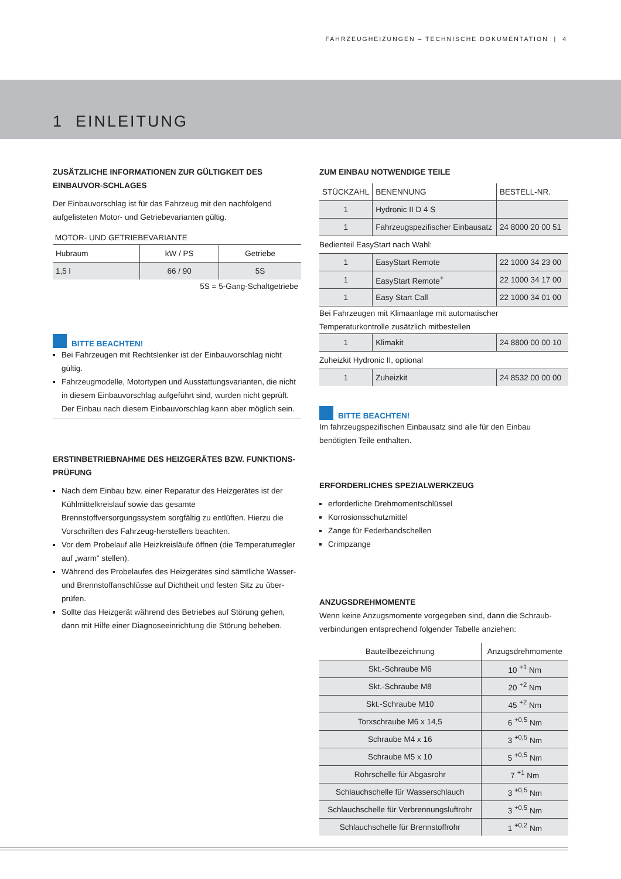FAHRZEUGHEIZUNGEN – TECHNISCHE DOKUMENTATION | 4
1 EINLEITUNG
ZUSÄTZLICHE INFORMATIONEN ZUR GÜLTIGKEIT DES EINBAUVOR-SCHLAGES
Der Einbauvorschlag ist für das Fahrzeug mit den nachfolgend aufgelisteten Motor- und Getriebevarianten gültig.
MOTOR- UND GETRIEBEVARIANTE
| Hubraum | kW / PS | Getriebe |
| 1,5 l | 66 / 90 | 5S |
5S = 5-Gang-Schaltgetriebe
BITTE BEACHTEN!
Bei Fahrzeugen mit Rechtslenker ist der Einbauvorschlag nicht gültig.
Fahrzeugmodelle, Motortypen und Ausstattungsvarianten, die nicht in diesem Einbauvorschlag aufgeführt sind, wurden nicht geprüft. Der Einbau nach diesem Einbauvorschlag kann aber möglich sein.
ERSTINBETRIEBNAHME DES HEIZGERÄTES BZW. FUNKTIONS-PRÜFUNG
Nach dem Einbau bzw. einer Reparatur des Heizgerätes ist der Kühlmittelkreislauf sowie das gesamte Brennstoffversorgungssystem sorgfältig zu entlüften. Hierzu die Vorschriften des Fahrzeug-herstellers beachten.
Vor dem Probelauf alle Heizkreisläufe öffnen (die Temperaturregler auf „warm“ stellen).
Während des Probelaufes des Heizgerätes sind sämtliche Wasser- und Brennstoffanschlüsse auf Dichtheit und festen Sitz zu über-prüfen.
Sollte das Heizgerät während des Betriebes auf Störung gehen, dann mit Hilfe einer Diagnoseeinrichtung die Störung beheben.
ZUM EINBAU NOTWENDIGE TEILE
| STÜCKZAHL | BENENNUNG | BESTELL-NR. |
| 1 | Hydronic II D 4 S | |
| 1 | Fahrzeugspezifischer Einbausatz | 24 8000 20 00 51 |
| Bedienteil EasyStart nach Wahl: | | |
| 1 | EasyStart Remote | 22 1000 34 23 00 |
| 1 | EasyStart Remote<sup>+</sup> | 22 1000 34 17 00 |
| 1 | Easy Start Call | 22 1000 34 01 00 |
| Bei Fahrzeugen mit Klimaanlage mit automatischer Temperaturkontrolle zusätzlich mitbestellen | | |
| 1 | Klimakit | 24 8800 00 00 10 |
| Zuheizkit Hydronic II, optional | | |
| 1 | Zuheizkit | 24 8532 00 00 00 |
BITTE BEACHTEN!
Im fahrzeugspezifischen Einbausatz sind alle für den Einbau benötigten Teile enthalten.
ERFORDERLICHES SPEZIALWERKZEUG
erforderliche Drehmomentschlüssel
Korrosionsschutzmittel
Zange für Federbandschellen
Crimpzange
ANZUGSDREHMOMENTE
Wenn keine Anzugsmomente vorgegeben sind, dann die Schraub-verbindungen entsprechend folgender Tabelle anziehen:
| Bauteilbezeichnung | Anzugsdrehmomente |
| Skt.-Schraube M6 | 10 <sup>+1</sup> Nm |
| Skt.-Schraube M8 | 20 <sup>+2</sup> Nm |
| Skt.-Schraube M10 | 45 <sup>+2</sup> Nm |
| Torxschraube M6 x 14,5 | 6 <sup>+0,5</sup> Nm |
| Schraube M4 x 16 | 3 <sup>+0,5</sup> Nm |
| Schraube M5 x 10 | 5 <sup>+0,5</sup> Nm |
| Rohrschelle für Abgasrohr | 7 <sup>+1</sup> Nm |
| Schlauchschelle für Wasserschlauch | 3 <sup>+0,5</sup> Nm |
| Schlauchschelle für Verbrennungsluftrohr | 3 <sup>+0,5</sup> Nm |
| Schlauchschelle für Brennstoffrohr | 1 <sup>+0,2</sup> Nm |